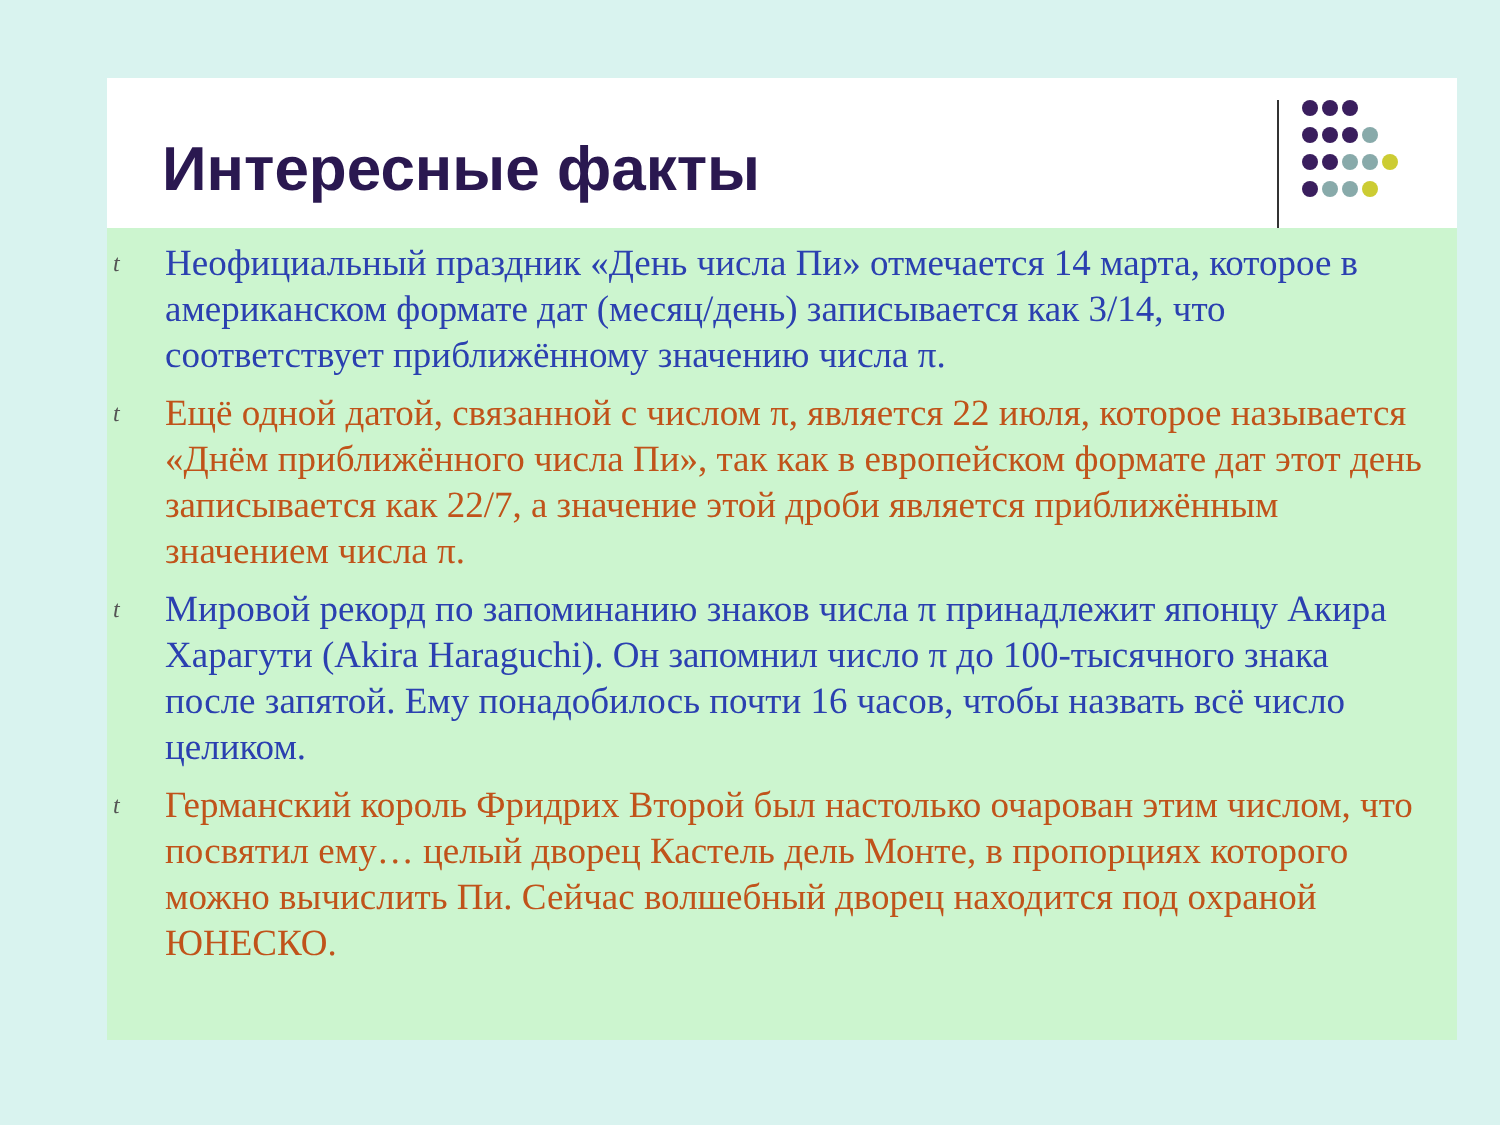Интересные факты
t Неофициальный праздник «День числа Пи» отмечается 14 марта, которое в американском формате дат (месяц/день) записывается как 3/14, что соответствует приближённому значению числа π.
t Ещё одной датой, связанной с числом π, является 22 июля, которое называется «Днём приближённого числа Пи», так как в европейском формате дат этот день записывается как 22/7, а значение этой дроби является приближённым значением числа π.
t Мировой рекорд по запоминанию знаков числа π принадлежит японцу Акира Харагути (Akira Haraguchi). Он запомнил число π до 100-тысячного знака после запятой. Ему понадобилось почти 16 часов, чтобы назвать всё число целиком.
t Германский король Фридрих Второй был настолько очарован этим числом, что посвятил ему… целый дворец Кастель дель Монте, в пропорциях которого можно вычислить Пи. Сейчас волшебный дворец находится под охраной ЮНЕСКО.